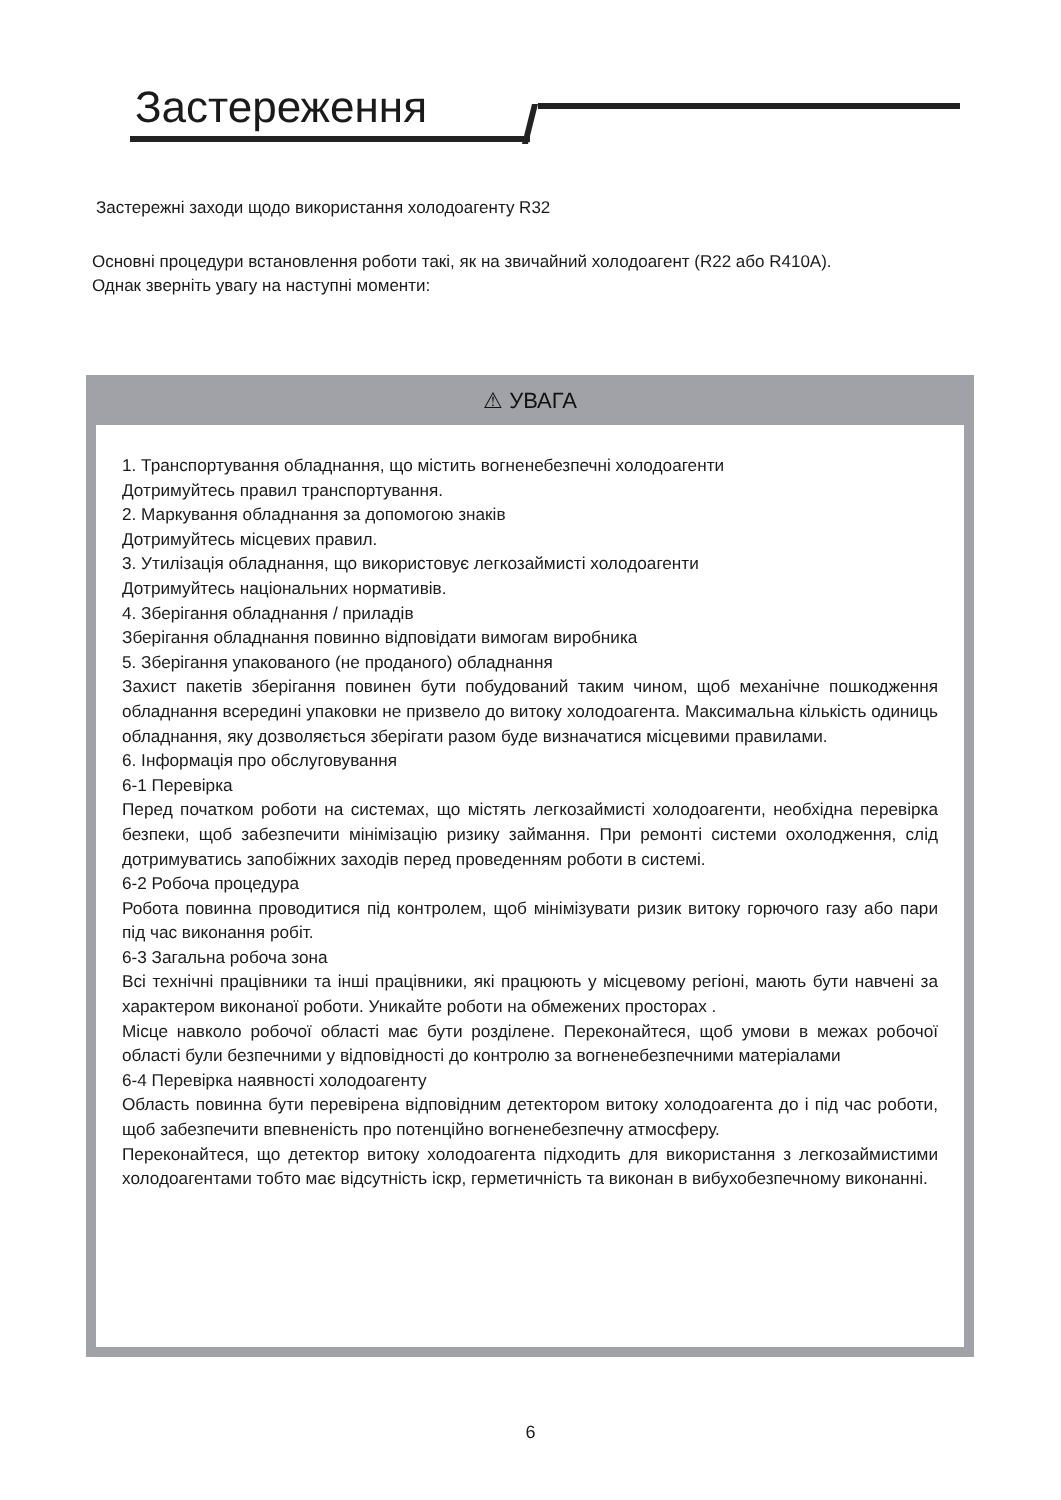Застереження
Застережні заходи щодо використання холодоагенту R32
Основні процедури встановлення роботи такі, як на звичайний холодоагент (R22 або R410A).
Однак зверніть увагу на наступні моменти:
⚠ УВАГА
1. Транспортування обладнання, що містить вогненебезпечні холодоагенти
Дотримуйтесь правил транспортування.
2. Маркування обладнання за допомогою знаків
Дотримуйтесь місцевих правил.
3. Утилізація обладнання, що використовує легкозаймисті холодоагенти
Дотримуйтесь національних нормативів.
4. Зберігання обладнання / приладів
Зберігання обладнання повинно відповідати вимогам виробника
5. Зберігання упакованого (не проданого) обладнання
Захист пакетів зберігання повинен бути побудований таким чином, щоб механічне пошкодження обладнання всередині упаковки не призвело до витоку холодоагента. Максимальна кількість одиниць обладнання, яку дозволяється зберігати разом буде визначатися місцевими правилами.
6. Інформація про обслуговування
6-1 Перевірка
Перед початком роботи на системах, що містять легкозаймисті холодоагенти, необхідна перевірка безпеки, щоб забезпечити мінімізацію ризику займання. При ремонті системи охолодження, слід дотримуватись запобіжних заходів перед проведенням роботи в системі.
6-2 Робоча процедура
Робота повинна проводитися під контролем, щоб мінімізувати ризик витоку горючого газу або пари під час виконання робіт.
6-3 Загальна робоча зона
Всі технічні працівники та інші працівники, які працюють у місцевому регіоні, мають бути навчені за характером виконаної роботи. Уникайте роботи на обмежених просторах .
Місце навколо робочої області має бути розділене. Переконайтеся, щоб умови в межах робочої області були безпечними у відповідності до контролю за вогненебезпечними матеріалами
6-4 Перевірка наявності холодоагенту
Область повинна бути перевірена відповідним детектором витоку холодоагента до і під час роботи, щоб забезпечити впевненість про потенційно вогненебезпечну атмосферу.
Переконайтеся, що детектор витоку холодоагента підходить для використання з легкозаймистими холодоагентами тобто має відсутність іскр, герметичність та виконан в вибухобезпечному виконанні.
6